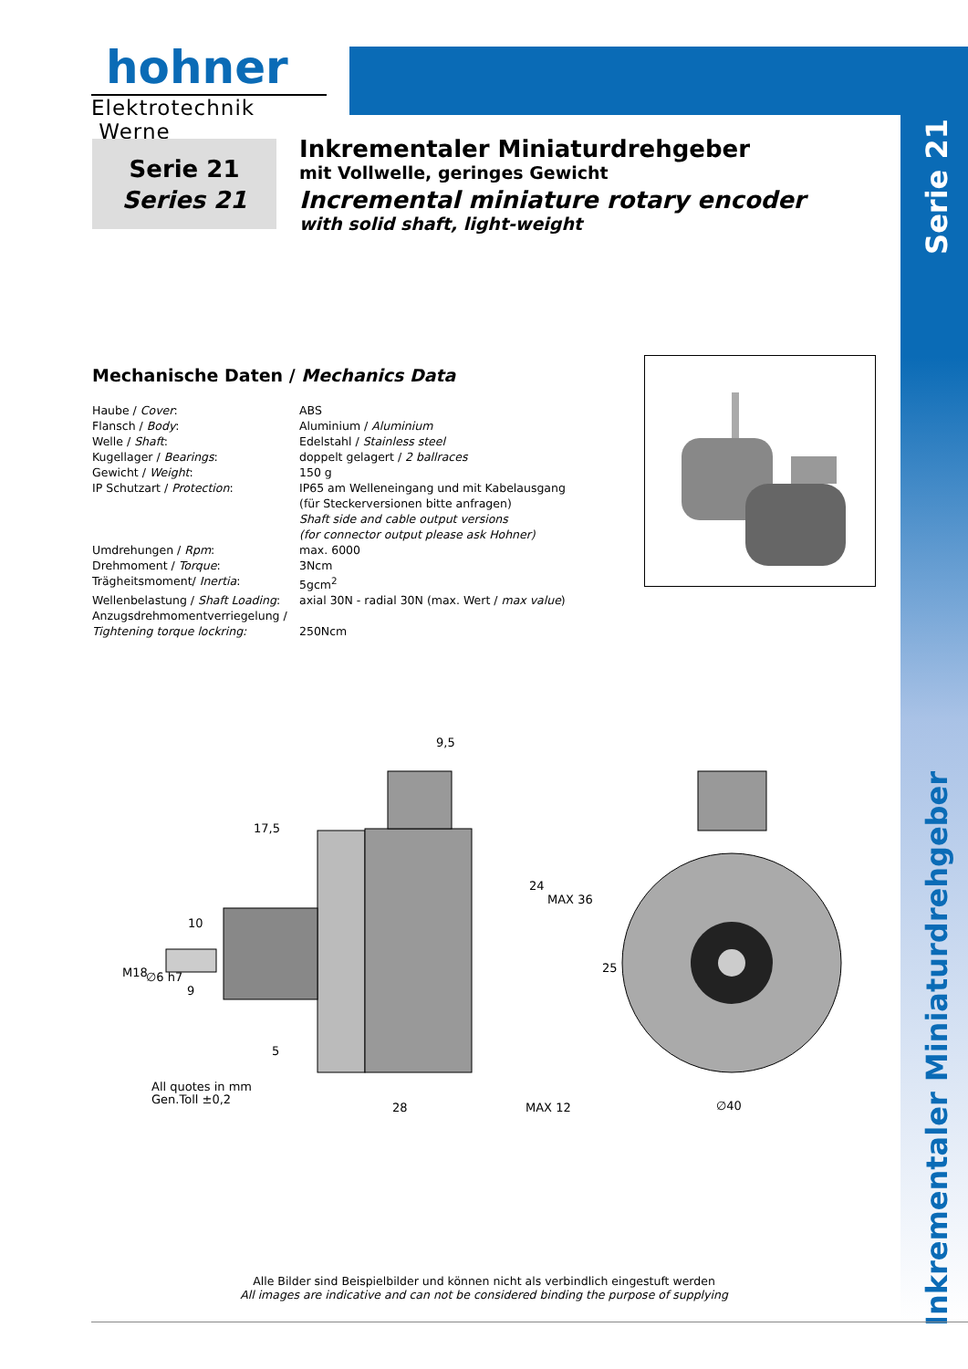hohner
Elektrotechnik Werne
Serie 21
Series 21
Inkrementaler Miniaturdrehgeber
mit Vollwelle, geringes Gewicht
Incremental miniature rotary encoder
with solid shaft, light-weight
Serie 21
Inkrementaler Miniaturdrehgeber
Mechanische Daten / Mechanics Data
| Haube / Cover : | ABS |
| Flansch / Body : | Aluminium / Aluminium |
| Welle / Shaft : | Edelstahl / Stainless steel |
| Kugellager / Bearings : | doppelt gelagert / 2 ballraces |
| Gewicht / Weight : | 150 g |
| IP Schutzart / Protection : | IP65 am Welleneingang und mit Kabelausgang (für Steckerversionen bitte anfragen) Shaft side and cable output versions (for connector output please ask Hohner) |
| Umdrehungen / Rpm : | max. 6000 |
| Drehmoment / Torque : | 3Ncm |
| Trägheitsmoment/ Inertia : | 5gcm<sup>2</sup> |
| Wellenbelastung / Shaft Loading : | axial 30N - radial 30N (max. Wert / max value ) |
| Anzugsdrehmomentverriegelung / Tightening torque lockring: | 250Ncm |
9,5
17,5
10
9
5
28
MAX 12
∅40
M18
∅6 h7
24
MAX 36
25
All quotes in mm
Gen.Toll ±0,2
Alle Bilder sind Beispielbilder und können nicht als verbindlich eingestuft werden
All images are indicative and can not be considered binding the purpose of supplying